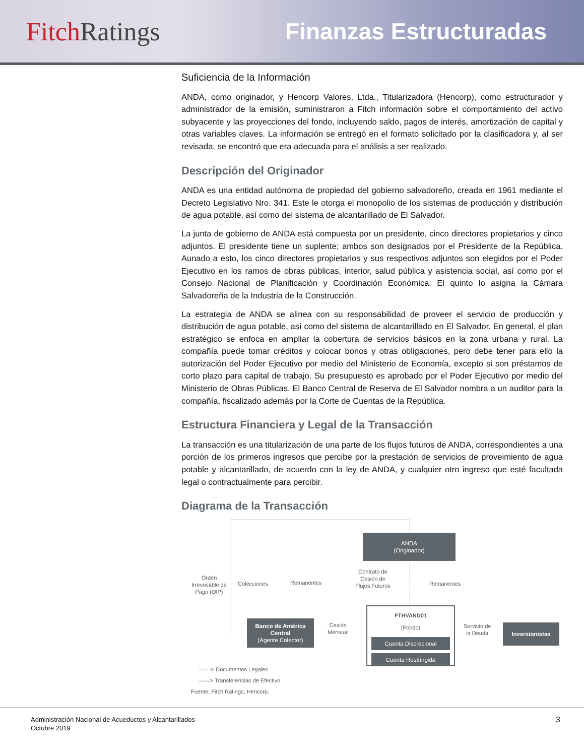Fitch Ratings Finanzas Estructuradas
Suficiencia de la Información
ANDA, como originador, y Hencorp Valores, Ltda., Titularizadora (Hencorp), como estructurador y administrador de la emisión, suministraron a Fitch información sobre el comportamiento del activo subyacente y las proyecciones del fondo, incluyendo saldo, pagos de interés, amortización de capital y otras variables claves. La información se entregó en el formato solicitado por la clasificadora y, al ser revisada, se encontró que era adecuada para el análisis a ser realizado.
Descripción del Originador
ANDA es una entidad autónoma de propiedad del gobierno salvadoreño, creada en 1961 mediante el Decreto Legislativo Nro. 341. Este le otorga el monopolio de los sistemas de producción y distribución de agua potable, así como del sistema de alcantarillado de El Salvador.
La junta de gobierno de ANDA está compuesta por un presidente, cinco directores propietarios y cinco adjuntos. El presidente tiene un suplente; ambos son designados por el Presidente de la República. Aunado a esto, los cinco directores propietarios y sus respectivos adjuntos son elegidos por el Poder Ejecutivo en los ramos de obras públicas, interior, salud pública y asistencia social, así como por el Consejo Nacional de Planificación y Coordinación Económica. El quinto lo asigna la Cámara Salvadoreña de la Industria de la Construcción.
La estrategia de ANDA se alinea con su responsabilidad de proveer el servicio de producción y distribución de agua potable, así como del sistema de alcantarillado en El Salvador. En general, el plan estratégico se enfoca en ampliar la cobertura de servicios básicos en la zona urbana y rural. La compañía puede tomar créditos y colocar bonos y otras obligaciones, pero debe tener para ello la autorización del Poder Ejecutivo por medio del Ministerio de Economía, excepto si son préstamos de corto plazo para capital de trabajo. Su presupuesto es aprobado por el Poder Ejecutivo por medio del Ministerio de Obras Públicas. El Banco Central de Reserva de El Salvador nombra a un auditor para la compañía, fiscalizado además por la Corte de Cuentas de la República.
Estructura Financiera y Legal de la Transacción
La transacción es una titularización de una parte de los flujos futuros de ANDA, correspondientes a una porción de los primeros ingresos que percibe por la prestación de servicios de proveimiento de agua potable y alcantarillado, de acuerdo con la ley de ANDA, y cualquier otro ingreso que esté facultada legal o contractualmente para percibir.
Diagrama de la Transacción
ANDA
(Originador)
Orden Irrevocable de Pago (OIP)
Colecciones Remanentes
Contrato de Cesión de Flujos Futuros
Remanentes
Banco de América Central
(Agente Colector)
Cesión
Mensual
FTHVAND01
(Fondo)
Cuenta Discrecional
Cuenta Restringida
Servicio de
la Deuda
Inversionistas
- - - -> Documentos Legales
——> Transferencias de Efectivo
Fuente: Fitch Ratings, Hencorp.
Administración Nacional de Acueductos y Alcantarillados
Octubre 2019
3